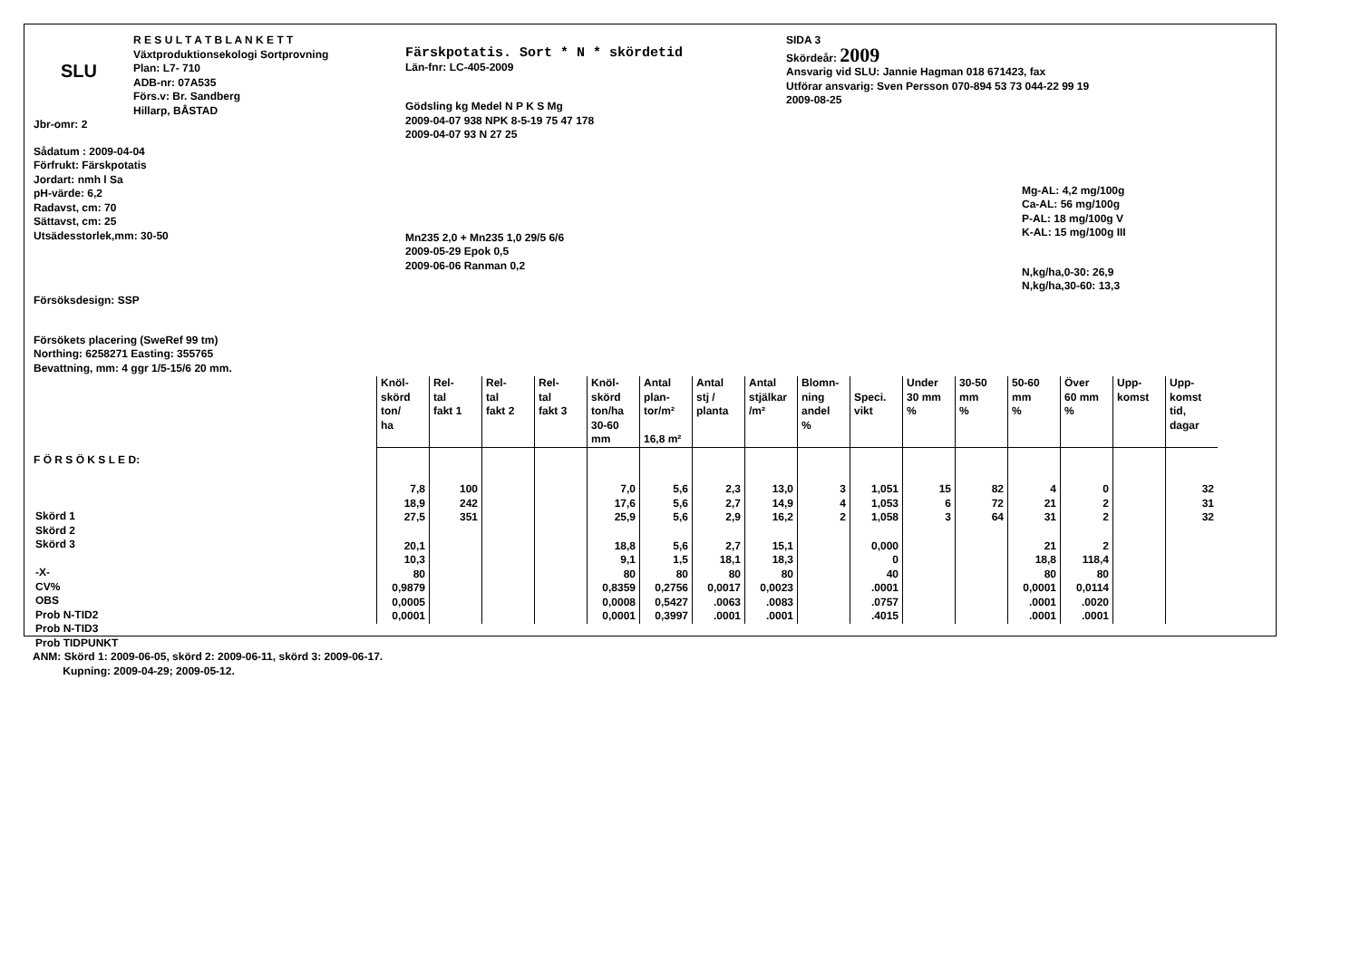SLU
R E S U L T A T B L A N K E T T
Växtproduktionsekologi Sortprovning
Plan: L7- 710
ADB-nr: 07A535
Förs.v: Br. Sandberg
Hillarp, BÅSTAD
Jbr-omr: 2
Sådatum : 2009-04-04
Förfrukt: Färskpotatis
Jordart: nmh l Sa
pH-värde: 6,2
Radavst, cm: 70
Sättavst, cm: 25
Utsädesstorlek,mm: 30-50
Försöksdesign: SSP
Försökets placering (SweRef 99 tm)
Northing: 6258271 Easting: 355765
Bevattning, mm: 4 ggr 1/5-15/6 20 mm.
Färskpotatis. Sort * N * skördetid
Län-fnr: LC-405-2009
Gödsling kg Medel N P K S Mg
2009-04-07 938 NPK 8-5-19 75 47 178
2009-04-07 93 N 27 25
Mn235 2,0 + Mn235 1,0 29/5 6/6
2009-05-29 Epok 0,5
2009-06-06 Ranman 0,2
SIDA 3
Skördeår: 2009
Ansvarig vid SLU: Jannie Hagman 018 671423, fax
Utförar ansvarig: Sven Persson 070-894 53 73 044-22 99 19
2009-08-25
Mg-AL: 4,2 mg/100g
Ca-AL: 56 mg/100g
P-AL: 18 mg/100g V
K-AL: 15 mg/100g III
N,kg/ha,0-30: 26,9
N,kg/ha,30-60: 13,3
F Ö R S Ö K S L E D:
Skörd 1
Skörd 2
Skörd 3
-X-
CV%
OBS
Prob N-TID2
Prob N-TID3
Prob TIDPUNKT
| Knöl- skörd ton/ ha | Rel- tal fakt 1 | Rel- tal fakt 2 | Rel- tal fakt 3 | Knöl- skörd ton/ha 30-60 mm | Antal plan- tor/m² 16,8 m² | Antal stj / planta | Antal stjälkar /m² | Blomn- ning andel % | Speci. vikt | Under 30 mm % | 30-50 mm % | 50-60 mm % | Över 60 mm % | Upp- komst | Upp- komst tid, dagar |
| --- | --- | --- | --- | --- | --- | --- | --- | --- | --- | --- | --- | --- | --- | --- | --- |
| 7,8 | 100 | | | 7,0 | 5,6 | 2,3 | 13,0 | 3 | 1,051 | 15 | 82 | 4 | 0 | | 32 |
| 18,9 | 242 | | | 17,6 | 5,6 | 2,7 | 14,9 | 4 | 1,053 | 6 | 72 | 21 | 2 | | 31 |
| 27,5 | 351 | | | 25,9 | 5,6 | 2,9 | 16,2 | 2 | 1,058 | 3 | 64 | 31 | 2 | | 32 |
| 20,1 | | | | 18,8 | 5,6 | 2,7 | 15,1 | | 0,000 | | | 21 | 2 | | |
| 10,3 | | | | 9,1 | 1,5 | 18,1 | 18,3 | | 0 | | | 18,8 | 118,4 | | |
| 80 | | | | 80 | 80 | 80 | 80 | | 40 | | | 80 | 80 | | |
| 0,9879 | | | | 0,8359 | 0,2756 | 0,0017 | 0,0023 | | .0001 | | | 0,0001 | 0,0114 | | |
| 0,0005 | | | | 0,0008 | 0,5427 | .0063 | .0083 | | .0757 | | | .0001 | .0020 | | |
| 0,0001 | | | | 0,0001 | 0,3997 | .0001 | .0001 | | .4015 | | | .0001 | .0001 | | |
ANM: Skörd 1: 2009-06-05, skörd 2: 2009-06-11, skörd 3: 2009-06-17.
Kupning: 2009-04-29; 2009-05-12.